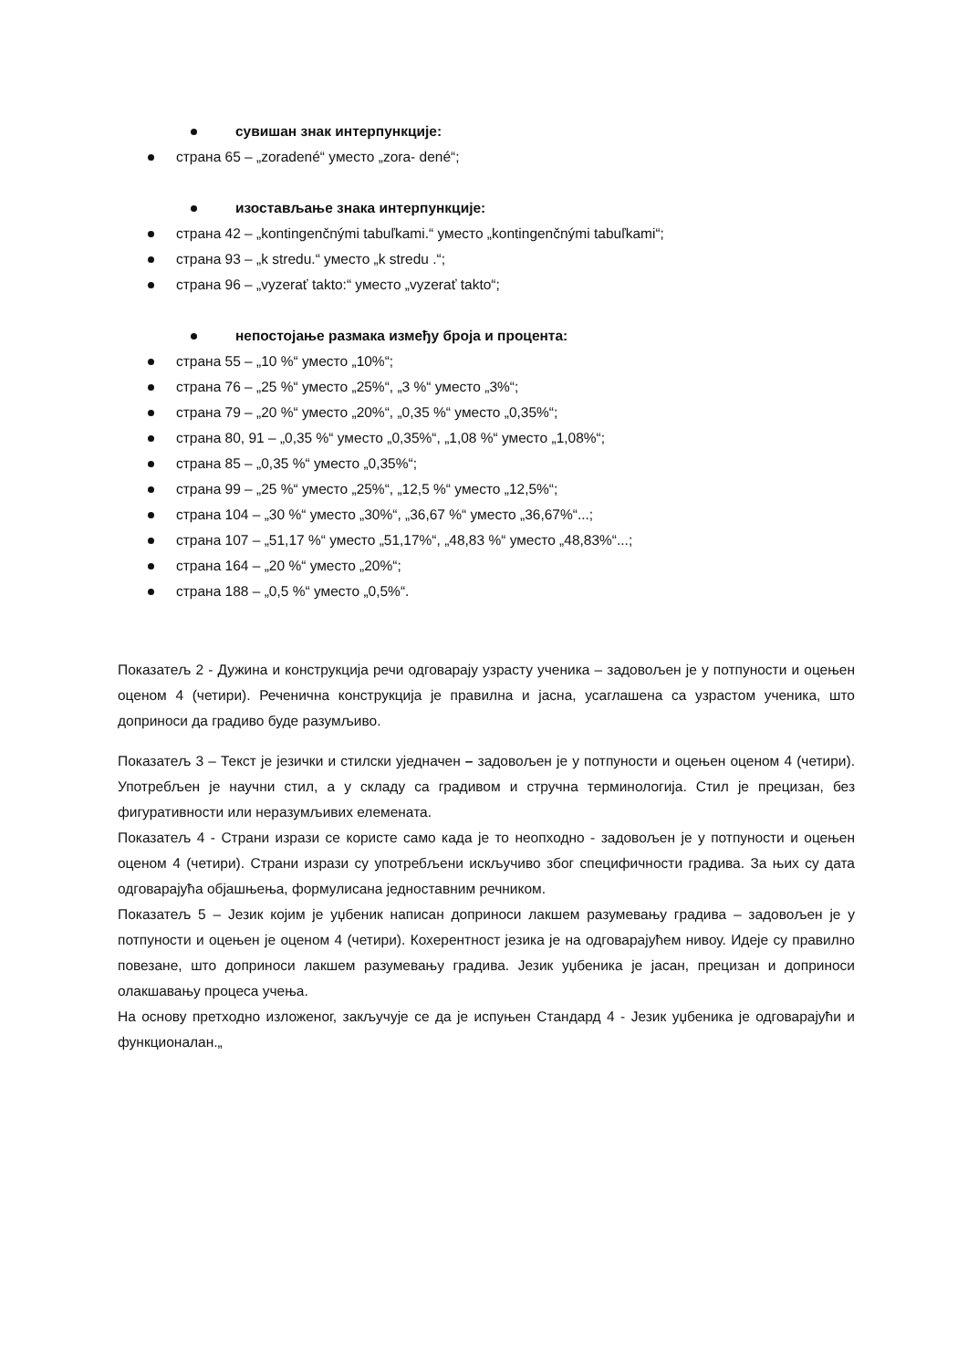сувишан знак интерпункције:
страна 65 – „zoradené“ уместо „zora- dené“;
изостављање знака интерпункције:
страна 42 – „kontingenčnými tabuľkami.“ уместо „kontingenčnými tabuľkami“;
страна 93 – „k stredu.“ уместо „k stredu .“;
страна 96 – „vyzerať takto:“ уместо „vyzerať takto“;
непостојање размака између броја и процента:
страна 55 – „10 %“ уместо „10%“;
страна 76 – „25 %“ уместо „25%“, „3 %“ уместо „3%“;
страна 79 – „20 %“ уместо „20%“, „0,35 %“ уместо „0,35%“;
страна 80, 91 – „0,35 %“ уместо „0,35%“, „1,08 %“ уместо „1,08%“;
страна 85 – „0,35 %“ уместо „0,35%“;
страна 99 – „25 %“ уместо „25%“, „12,5 %“ уместо „12,5%“;
страна 104 – „30 %“ уместо „30%“, „36,67 %“ уместо „36,67%“...;
страна 107 – „51,17 %“ уместо „51,17%“, „48,83 %“ уместо „48,83%“...;
страна 164 – „20 %“ уместо „20%“;
страна 188 – „0,5 %“ уместо „0,5%“.
Показатељ 2 - Дужина и конструкција речи одговарају узрасту ученика – задовољен је у потпуности и оцењен оценом 4 (четири). Реченична конструкција је правилна и јасна, усаглашена са узрастом ученика, што доприноси да градиво буде разумљиво.
Показатељ 3 – Текст је језички и стилски уједначен – задовољен је у потпуности и оцењен оценом 4 (четири). Употребљен је научни стил, а у складу са градивом и стручна терминологија. Стил је прецизан, без фигуративности или неразумљивих елемената.
Показатељ 4 - Страни изрази се користе само када је то неопходно - задовољен је у потпуности и оцењен оценом 4 (четири). Страни изрази су употребљени искључиво због специфичности градива. За њих су дата одговарајућа објашњења, формулисана једноставним речником.
Показатељ 5 – Језик којим је уџбеник написан доприноси лакшем разумевању градива – задовољен је у потпуности и оцењен је оценом 4 (четири). Кохерентност језика је на одговарајућем нивоу. Идеје су правилно повезане, што доприноси лакшем разумевању градива. Језик уџбеника је јасан, прецизан и доприноси олакшавању процеса учења.
На основу претходно изложеног, закључује се да је испуњен Стандард 4 - Језик уџбеника је одговарајући и функционалан.„